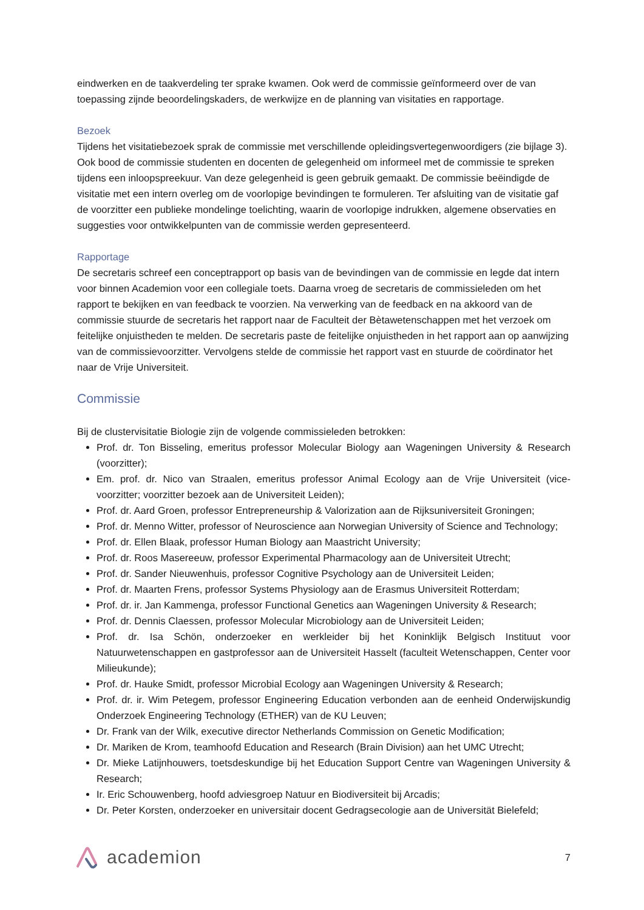eindwerken en de taakverdeling ter sprake kwamen. Ook werd de commissie geïnformeerd over de van toepassing zijnde beoordelingskaders, de werkwijze en de planning van visitaties en rapportage.
Bezoek
Tijdens het visitatiebezoek sprak de commissie met verschillende opleidingsvertegenwoordigers (zie bijlage 3). Ook bood de commissie studenten en docenten de gelegenheid om informeel met de commissie te spreken tijdens een inloopspreekuur. Van deze gelegenheid is geen gebruik gemaakt. De commissie beëindigde de visitatie met een intern overleg om de voorlopige bevindingen te formuleren. Ter afsluiting van de visitatie gaf de voorzitter een publieke mondelinge toelichting, waarin de voorlopige indrukken, algemene observaties en suggesties voor ontwikkelpunten van de commissie werden gepresenteerd.
Rapportage
De secretaris schreef een conceptrapport op basis van de bevindingen van de commissie en legde dat intern voor binnen Academion voor een collegiale toets. Daarna vroeg de secretaris de commissieleden om het rapport te bekijken en van feedback te voorzien. Na verwerking van de feedback en na akkoord van de commissie stuurde de secretaris het rapport naar de Faculteit der Bètawetenschappen met het verzoek om feitelijke onjuistheden te melden. De secretaris paste de feitelijke onjuistheden in het rapport aan op aanwijzing van de commissievoorzitter. Vervolgens stelde de commissie het rapport vast en stuurde de coördinator het naar de Vrije Universiteit.
Commissie
Bij de clustervisitatie Biologie zijn de volgende commissieleden betrokken:
Prof. dr. Ton Bisseling, emeritus professor Molecular Biology aan Wageningen University & Research (voorzitter);
Em. prof. dr. Nico van Straalen, emeritus professor Animal Ecology aan de Vrije Universiteit (vice-voorzitter; voorzitter bezoek aan de Universiteit Leiden);
Prof. dr. Aard Groen, professor Entrepreneurship & Valorization aan de Rijksuniversiteit Groningen;
Prof. dr. Menno Witter, professor of Neuroscience aan Norwegian University of Science and Technology;
Prof. dr. Ellen Blaak, professor Human Biology aan Maastricht University;
Prof. dr. Roos Masereeuw, professor Experimental Pharmacology aan de Universiteit Utrecht;
Prof. dr. Sander Nieuwenhuis, professor Cognitive Psychology aan de Universiteit Leiden;
Prof. dr. Maarten Frens, professor Systems Physiology aan de Erasmus Universiteit Rotterdam;
Prof. dr. ir. Jan Kammenga, professor Functional Genetics aan Wageningen University & Research;
Prof. dr. Dennis Claessen, professor Molecular Microbiology aan de Universiteit Leiden;
Prof. dr. Isa Schön, onderzoeker en werkleider bij het Koninklijk Belgisch Instituut voor Natuurwetenschappen en gastprofessor aan de Universiteit Hasselt (faculteit Wetenschappen, Center voor Milieukunde);
Prof. dr. Hauke Smidt, professor Microbial Ecology aan Wageningen University & Research;
Prof. dr. ir. Wim Petegem, professor Engineering Education verbonden aan de eenheid Onderwijskundig Onderzoek Engineering Technology (ETHER) van de KU Leuven;
Dr. Frank van der Wilk, executive director Netherlands Commission on Genetic Modification;
Dr. Mariken de Krom, teamhoofd Education and Research (Brain Division) aan het UMC Utrecht;
Dr. Mieke Latijnhouwers, toetsdeskundige bij het Education Support Centre van Wageningen University & Research;
Ir. Eric Schouwenberg, hoofd adviesgroep Natuur en Biodiversiteit bij Arcadis;
Dr. Peter Korsten, onderzoeker en universitair docent Gedragsecologie aan de Universität Bielefeld;
academion
7